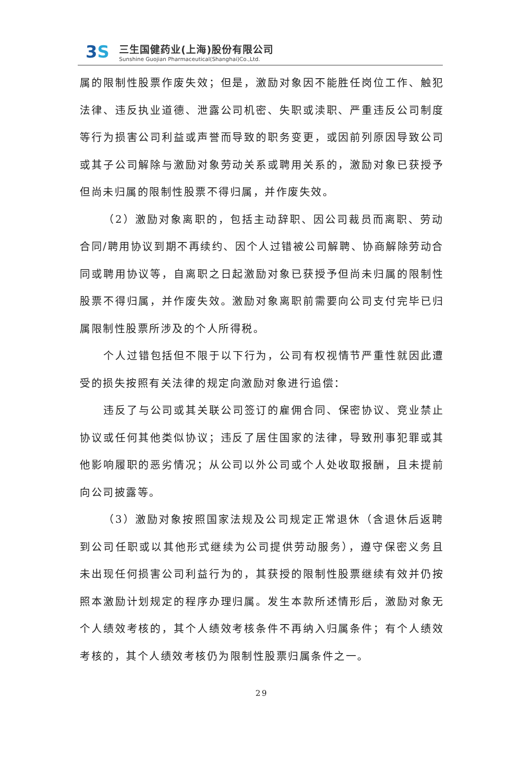3S
三生国健药业(上海)股份有限公司
Sunshine Guojian Pharmaceutical(Shanghai)Co.,Ltd.
属的限制性股票作废失效；但是，激励对象因不能胜任岗位工作、触犯法律、违反执业道德、泄露公司机密、失职或渎职、严重违反公司制度等行为损害公司利益或声誉而导致的职务变更，或因前列原因导致公司或其子公司解除与激励对象劳动关系或聘用关系的，激励对象已获授予但尚未归属的限制性股票不得归属，并作废失效。
（2）激励对象离职的，包括主动辞职、因公司裁员而离职、劳动合同/聘用协议到期不再续约、因个人过错被公司解聘、协商解除劳动合同或聘用协议等，自离职之日起激励对象已获授予但尚未归属的限制性股票不得归属，并作废失效。激励对象离职前需要向公司支付完毕已归属限制性股票所涉及的个人所得税。
个人过错包括但不限于以下行为，公司有权视情节严重性就因此遭受的损失按照有关法律的规定向激励对象进行追偿：
违反了与公司或其关联公司签订的雇佣合同、保密协议、竞业禁止协议或任何其他类似协议；违反了居住国家的法律，导致刑事犯罪或其他影响履职的恶劣情况；从公司以外公司或个人处收取报酬，且未提前向公司披露等。
（3）激励对象按照国家法规及公司规定正常退休（含退休后返聘到公司任职或以其他形式继续为公司提供劳动服务），遵守保密义务且未出现任何损害公司利益行为的，其获授的限制性股票继续有效并仍按照本激励计划规定的程序办理归属。发生本款所述情形后，激励对象无个人绩效考核的，其个人绩效考核条件不再纳入归属条件；有个人绩效考核的，其个人绩效考核仍为限制性股票归属条件之一。
29